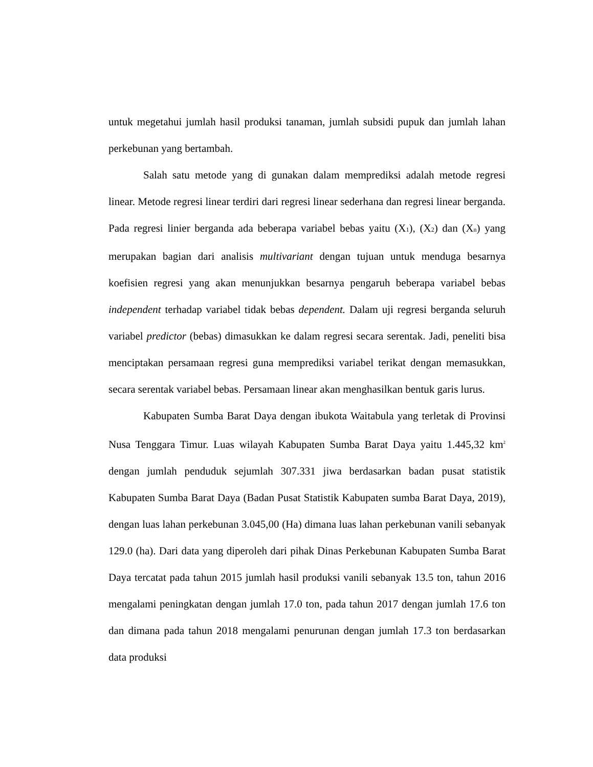untuk megetahui jumlah hasil produksi tanaman, jumlah subsidi pupuk dan jumlah lahan perkebunan yang bertambah.
Salah satu metode yang di gunakan dalam memprediksi adalah metode regresi linear. Metode regresi linear terdiri dari regresi linear sederhana dan regresi linear berganda. Pada regresi linier berganda ada beberapa variabel bebas yaitu (X<sub>1</sub>), (X<sub>2</sub>) dan (X<sub>n</sub>) yang merupakan bagian dari analisis multivariant dengan tujuan untuk menduga besarnya koefisien regresi yang akan menunjukkan besarnya pengaruh beberapa variabel bebas independent terhadap variabel tidak bebas dependent. Dalam uji regresi berganda seluruh variabel predictor (bebas) dimasukkan ke dalam regresi secara serentak. Jadi, peneliti bisa menciptakan persamaan regresi guna memprediksi variabel terikat dengan memasukkan, secara serentak variabel bebas. Persamaan linear akan menghasilkan bentuk garis lurus.
Kabupaten Sumba Barat Daya dengan ibukota Waitabula yang terletak di Provinsi Nusa Tenggara Timur. Luas wilayah Kabupaten Sumba Barat Daya yaitu 1.445,32 km<sup>2</sup> dengan jumlah penduduk sejumlah 307.331 jiwa berdasarkan badan pusat statistik Kabupaten Sumba Barat Daya (Badan Pusat Statistik Kabupaten sumba Barat Daya, 2019), dengan luas lahan perkebunan 3.045,00 (Ha) dimana luas lahan perkebunan vanili sebanyak 129.0 (ha). Dari data yang diperoleh dari pihak Dinas Perkebunan Kabupaten Sumba Barat Daya tercatat pada tahun 2015 jumlah hasil produksi vanili sebanyak 13.5 ton, tahun 2016 mengalami peningkatan dengan jumlah 17.0 ton, pada tahun 2017 dengan jumlah 17.6 ton dan dimana pada tahun 2018 mengalami penurunan dengan jumlah 17.3 ton berdasarkan data produksi